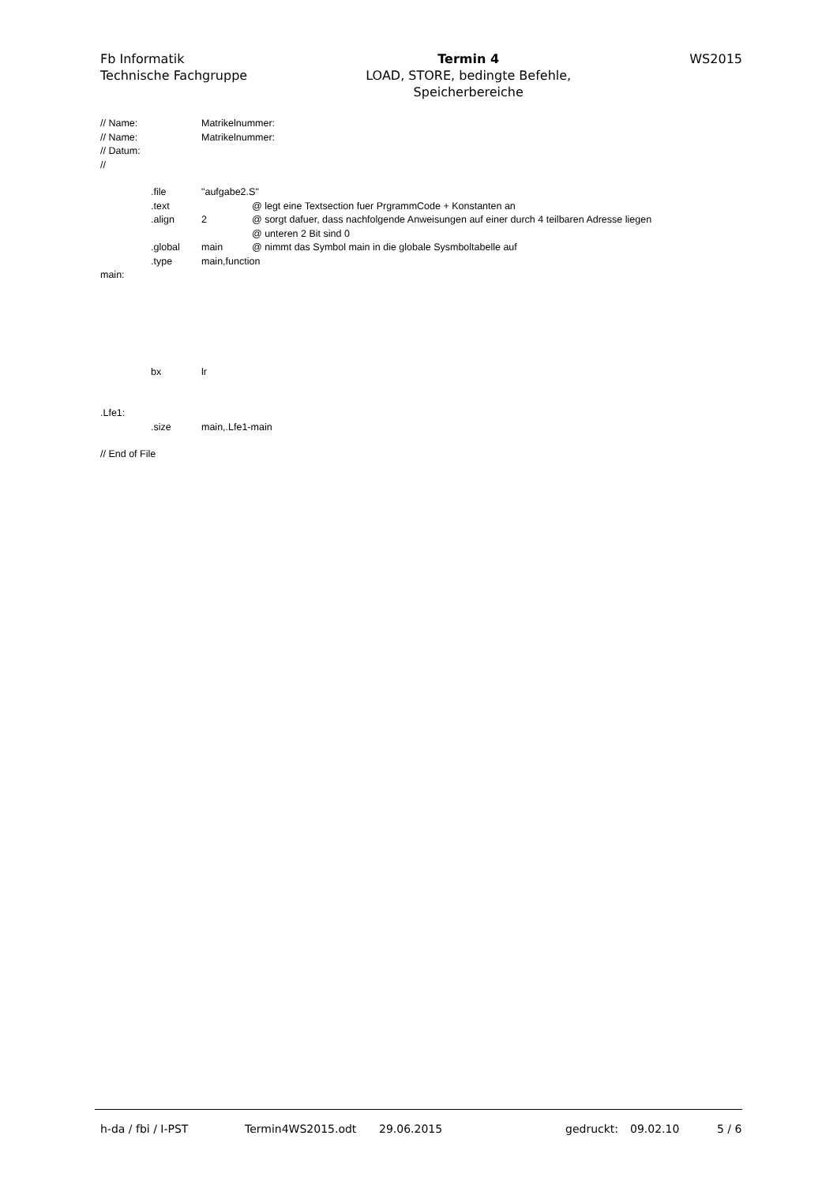Fb Informatik
Technische Fachgruppe
Termin 4
LOAD, STORE, bedingte Befehle,
Speicherbereiche
WS2015
// Name: Matrikelnummer:
// Name: Matrikelnummer:
// Datum:
//
.file "aufgabe2.S"
.text @ legt eine Textsection fuer PrgrammCode + Konstanten an
.align 2 @ sorgt dafuer, dass nachfolgende Anweisungen auf einer durch 4 teilbaren Adresse liegen
@ unteren 2 Bit sind 0
.global main @ nimmt das Symbol main in die globale Sysmboltabelle auf
.type main,function
main:
bx lr
.Lfe1:
.size main,.Lfe1-main
// End of File
h-da / fbi / I-PST Termin4WS2015.odt 29.06.2015 gedruckt: 09.02.10 5 / 6